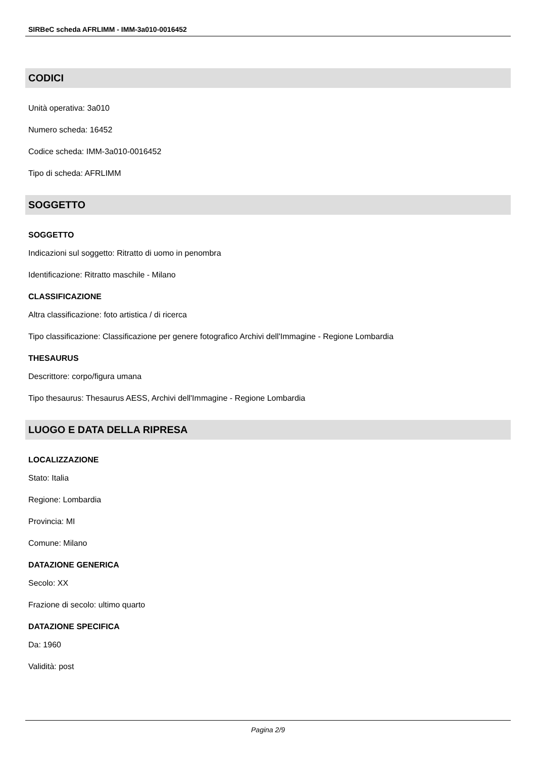SIRBeC scheda AFRLIMM - IMM-3a010-0016452
CODICI
Unità operativa: 3a010
Numero scheda: 16452
Codice scheda: IMM-3a010-0016452
Tipo di scheda: AFRLIMM
SOGGETTO
SOGGETTO
Indicazioni sul soggetto: Ritratto di uomo in penombra
Identificazione: Ritratto maschile - Milano
CLASSIFICAZIONE
Altra classificazione: foto artistica / di ricerca
Tipo classificazione: Classificazione per genere fotografico Archivi dell'Immagine - Regione Lombardia
THESAURUS
Descrittore: corpo/figura umana
Tipo thesaurus: Thesaurus AESS, Archivi dell'Immagine - Regione Lombardia
LUOGO E DATA DELLA RIPRESA
LOCALIZZAZIONE
Stato: Italia
Regione: Lombardia
Provincia: MI
Comune: Milano
DATAZIONE GENERICA
Secolo: XX
Frazione di secolo: ultimo quarto
DATAZIONE SPECIFICA
Da: 1960
Validità: post
Pagina 2/9